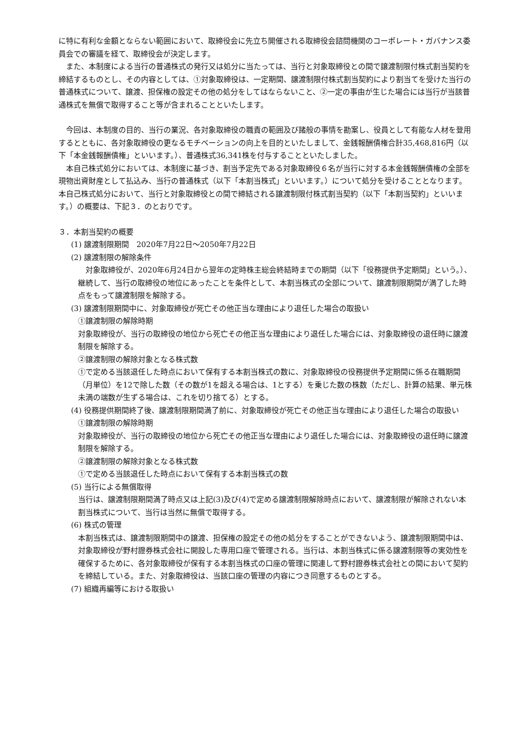に特に有利な金額とならない範囲において、取締役会に先立ち開催される取締役会諮問機関のコーポレート・ガバナンス委員会での審議を経て、取締役会が決定します。
　また、本制度による当行の普通株式の発行又は処分に当たっては、当行と対象取締役との間で譲渡制限付株式割当契約を締結するものとし、その内容としては、①対象取締役は、一定期間、譲渡制限付株式割当契約により割当てを受けた当行の普通株式について、譲渡、担保権の設定その他の処分をしてはならないこと、②一定の事由が生じた場合には当行が当該普通株式を無償で取得すること等が含まれることといたします。
　今回は、本制度の目的、当行の業況、各対象取締役の職責の範囲及び諸般の事情を勘案し、役員として有能な人材を登用するとともに、各対象取締役の更なるモチベーションの向上を目的といたしまして、金銭報酬債権合計35,468,816円（以下「本金銭報酬債権」といいます。）、普通株式36,341株を付与することといたしました。
　本自己株式処分においては、本制度に基づき、割当予定先である対象取締役６名が当行に対する本金銭報酬債権の全部を現物出資財産として払込み、当行の普通株式（以下「本割当株式」といいます。）について処分を受けることとなります。本自己株式処分において、当行と対象取締役との間で締結される譲渡制限付株式割当契約（以下「本割当契約」といいます。）の概要は、下記３．のとおりです。
３．本割当契約の概要
(1) 譲渡制限期間　2020年7月22日～2050年7月22日
(2) 譲渡制限の解除条件
　対象取締役が、2020年6月24日から翌年の定時株主総会終結時までの期間（以下「役務提供予定期間」という。）、継続して、当行の取締役の地位にあったことを条件として、本割当株式の全部について、譲渡制限期間が満了した時点をもって譲渡制限を解除する。
(3) 譲渡制限期間中に、対象取締役が死亡その他正当な理由により退任した場合の取扱い
①譲渡制限の解除時期
対象取締役が、当行の取締役の地位から死亡その他正当な理由により退任した場合には、対象取締役の退任時に譲渡制限を解除する。
②譲渡制限の解除対象となる株式数
①で定める当該退任した時点において保有する本割当株式の数に、対象取締役の役務提供予定期間に係る在職期間（月単位）を12で除した数（その数が1を超える場合は、1とする）を乗じた数の株数（ただし、計算の結果、単元株未満の端数が生ずる場合は、これを切り捨てる）とする。
(4) 役務提供期間終了後、譲渡制限期間満了前に、対象取締役が死亡その他正当な理由により退任した場合の取扱い
①譲渡制限の解除時期
対象取締役が、当行の取締役の地位から死亡その他正当な理由により退任した場合には、対象取締役の退任時に譲渡制限を解除する。
②譲渡制限の解除対象となる株式数
①で定める当該退任した時点において保有する本割当株式の数
(5) 当行による無償取得
当行は、譲渡制限期間満了時点又は上記(3)及び(4)で定める譲渡制限解除時点において、譲渡制限が解除されない本割当株式について、当行は当然に無償で取得する。
(6) 株式の管理
本割当株式は、譲渡制限期間中の譲渡、担保権の設定その他の処分をすることができないよう、譲渡制限期間中は、対象取締役が野村證券株式会社に開設した専用口座で管理される。当行は、本割当株式に係る譲渡制限等の実効性を確保するために、各対象取締役が保有する本割当株式の口座の管理に関連して野村證券株式会社との間において契約を締結している。また、対象取締役は、当該口座の管理の内容につき同意するものとする。
(7) 組織再編等における取扱い